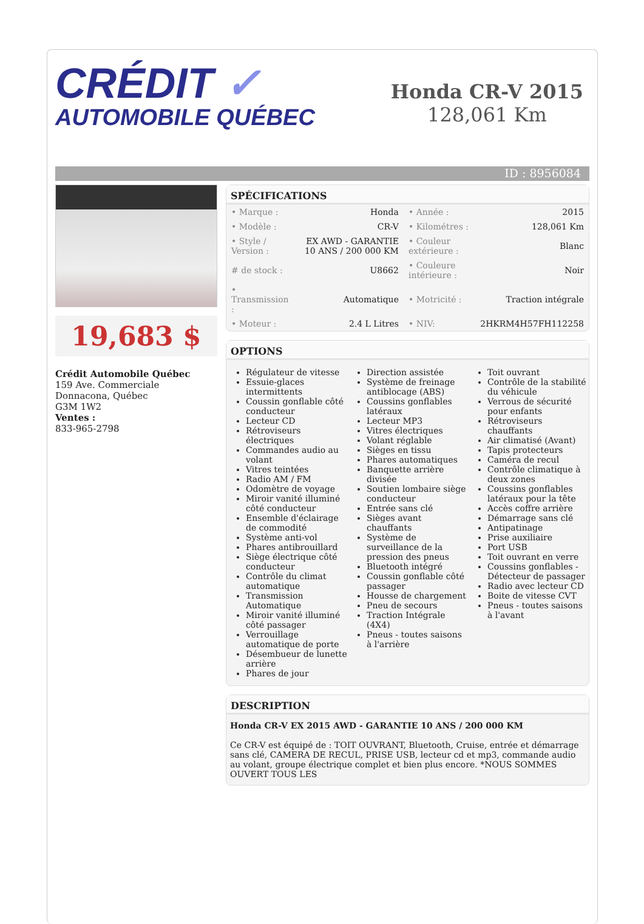CRÉDIT ✓
AUTOMOBILE QUÉBEC
Honda CR-V 2015
128,061 Km
ID : 8956084
19,683 $
Crédit Automobile Québec
159 Ave. Commerciale
Donnacona, Québec
G3M 1W2
Ventes :
833-965-2798
SPÉCIFICATIONS
| • Marque : | Honda | • Année : | 2015 |
| • Modèle : | CR-V | • Kilométres : | 128,061 Km |
| • Style / Version : | EX AWD - GARANTIE 10 ANS / 200 000 KM | • Couleur extérieure : | Blanc |
| # de stock : | U8662 | • Couleure intérieure : | Noir |
| • Transmission : | Automatique | • Motricité : | Traction intégrale |
| • Moteur : | 2.4 L Litres | • NIV: | 2HKRM4H57FH112258 |
OPTIONS
Régulateur de vitesse
Essuie-glaces intermittents
Coussin gonflable côté conducteur
Lecteur CD
Rétroviseurs électriques
Commandes audio au volant
Vitres teintées
Radio AM / FM
Odomètre de voyage
Miroir vanité illuminé côté conducteur
Ensemble d'éclairage de commodité
Système anti-vol
Phares antibrouillard
Siège électrique côté conducteur
Contrôle du climat automatique
Transmission Automatique
Miroir vanité illuminé côté passager
Verrouillage automatique de porte
Désembueur de lunette arrière
Phares de jour
Direction assistée
Système de freinage antiblocage (ABS)
Coussins gonflables latéraux
Lecteur MP3
Vitres électriques
Volant réglable
Sièges en tissu
Phares automatiques
Banquette arrière divisée
Soutien lombaire siège conducteur
Entrée sans clé
Sièges avant chauffants
Système de surveillance de la pression des pneus
Bluetooth intégré
Coussin gonflable côté passager
Housse de chargement
Pneu de secours
Traction Intégrale (4X4)
Pneus - toutes saisons à l'arrière
Toit ouvrant
Contrôle de la stabilité du véhicule
Verrous de sécurité pour enfants
Rétroviseurs chauffants
Air climatisé (Avant)
Tapis protecteurs
Caméra de recul
Contrôle climatique à deux zones
Coussins gonflables latéraux pour la tête
Accès coffre arrière
Démarrage sans clé
Antipatinage
Prise auxiliaire
Port USB
Toit ouvrant en verre
Coussins gonflables - Détecteur de passager
Radio avec lecteur CD
Boite de vitesse CVT
Pneus - toutes saisons à l'avant
DESCRIPTION
Honda CR-V EX 2015 AWD - GARANTIE 10 ANS / 200 000 KM
Ce CR-V est équipé de : TOIT OUVRANT, Bluetooth, Cruise, entrée et démarrage sans clé, CAMERA DE RECUL, PRISE USB, lecteur cd et mp3, commande audio au volant, groupe électrique complet et bien plus encore. *NOUS SOMMES OUVERT TOUS LES